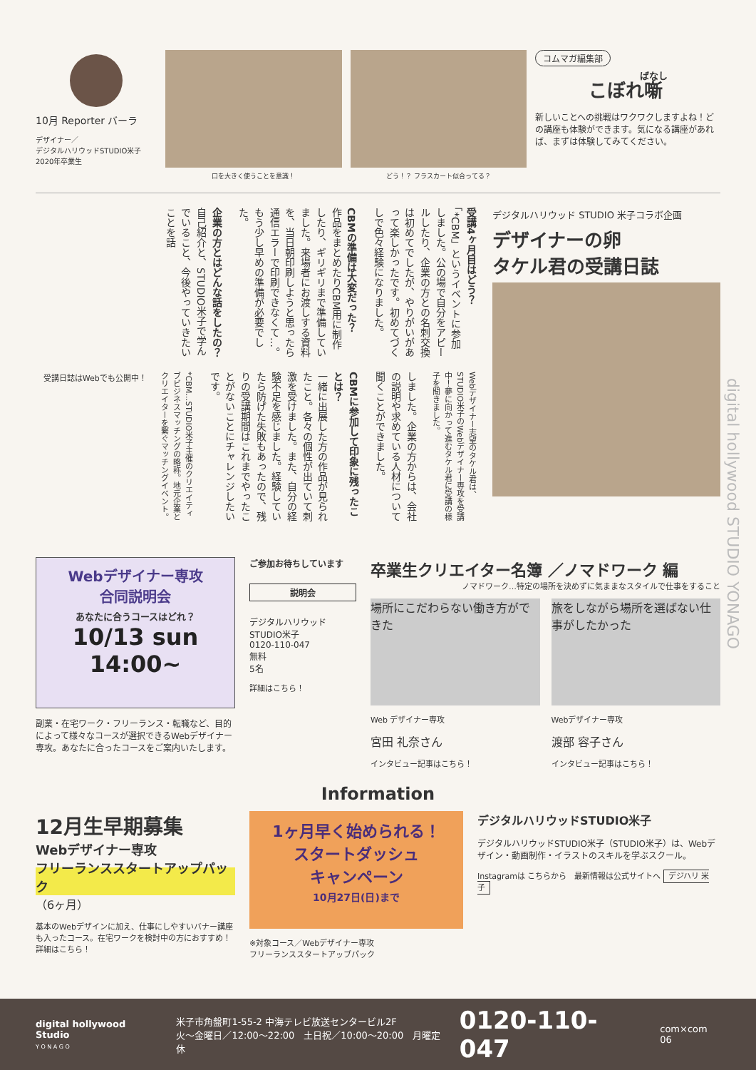10月 Reporter バーラ
デザイナー／
デジタルハリウッドSTUDIO米子
2020年卒業生
口を大きく使うことを意識！ どう！？ フラスカート似合ってる？
コムマガ編集部
こぼれ噺
新しいことへの挑戦はワクワクしますよね！どの講座も体験ができます。気になる講座があれば、まずは体験してみてください。
受講4ヶ月目はどう？
「*CBM」というイベントに参加しました。公の場で自分をアピールしたり、企業の方との名刺交換は初めてでしたが、やりがいがあって楽しかったです。初めてづくしで色々経験になりました。
CBMの準備は大変だった？
作品をまとめたりCBM用に制作したり、ギリギリまで準備していました。来場者にお渡しする資料を、当日朝印刷しようと思ったら通信エラーで印刷できなくて…。もう少し早めの準備が必要でした。
企業の方とはどんな話をしたの？
自己紹介と、STUDIO米子で学んでいること、今後やっていきたいことを話
Webデザイナー志望のタケル君は、STUDIO米子のWebデザイナー専攻を受講中！夢に向かって進むタケル君に受講の様子を聞きました。
しました。企業の方からは、会社の説明や求めている人材について聞くことができました。
CBMに参加して印象に残ったことは？
一緒に出展した方の作品が見られたこと。各々の個性が出ていて刺激を受けました。また、自分の経験不足を感じました。経験していたら防げた失敗もあったので、残りの受講期間はこれまでやったことがないことにチャレンジしたいです。
*CBM…STUDIO米子主催のクリエイティブビジネスマッチングの略称。地元企業とクリエイターを繋ぐマッチングイベント。
受講日誌はWebでも公開中！
デジタルハリウッド STUDIO 米子コラボ企画
デザイナーの卵
タケル君の受講日誌
Webデザイナー専攻
合同説明会
あなたに合うコースはどれ？
10/13 sun 14:00~
副業・在宅ワーク・フリーランス・転職など、目的によって様々なコースが選択できるWebデザイナー専攻。あなたに合ったコースをご案内いたします。
ご参加お待ちしています
説明会
デジタルハリウッドSTUDIO米子
0120-110-047
無料
5名
詳細はこちら！
卒業生クリエイター名簿 ／ノマドワーク 編
ノマドワーク…特定の場所を決めずに気ままなスタイルで仕事をすること
場所にこだわらない働き方ができた
Web デザイナー専攻
宮田 礼奈さん
インタビュー記事はこちら！
旅をしながら場所を選ばない仕事がしたかった
Webデザイナー専攻
渡部 容子さん
インタビュー記事はこちら！
Information
12月生早期募集
Webデザイナー専攻
フリーランススタートアップパック
（6ヶ月）
基本のWebデザインに加え、仕事にしやすいバナー講座も入ったコース。在宅ワークを検討中の方におすすめ！
詳細はこちら！
1ヶ月早く始められる！
スタートダッシュ
キャンペーン
10月27日(日)まで
※対象コース／Webデザイナー専攻
フリーランススタートアップパック
デジタルハリウッドSTUDIO米子
デジタルハリウッドSTUDIO米子（STUDIO米子）は、Webデザイン・動画制作・イラストのスキルを学ぶスクール。
Instagramは こちらから　最新情報は公式サイトへ デジハリ 米子
digital hollywood STUDIO YONAGO
digital hollywood Studio
Y O N A G O
米子市角盤町1-55-2 中海テレビ放送センタービル2F
火～金曜日／12:00～22:00　土日祝／10:00～20:00　月曜定休
0120-110-047
com×com 06